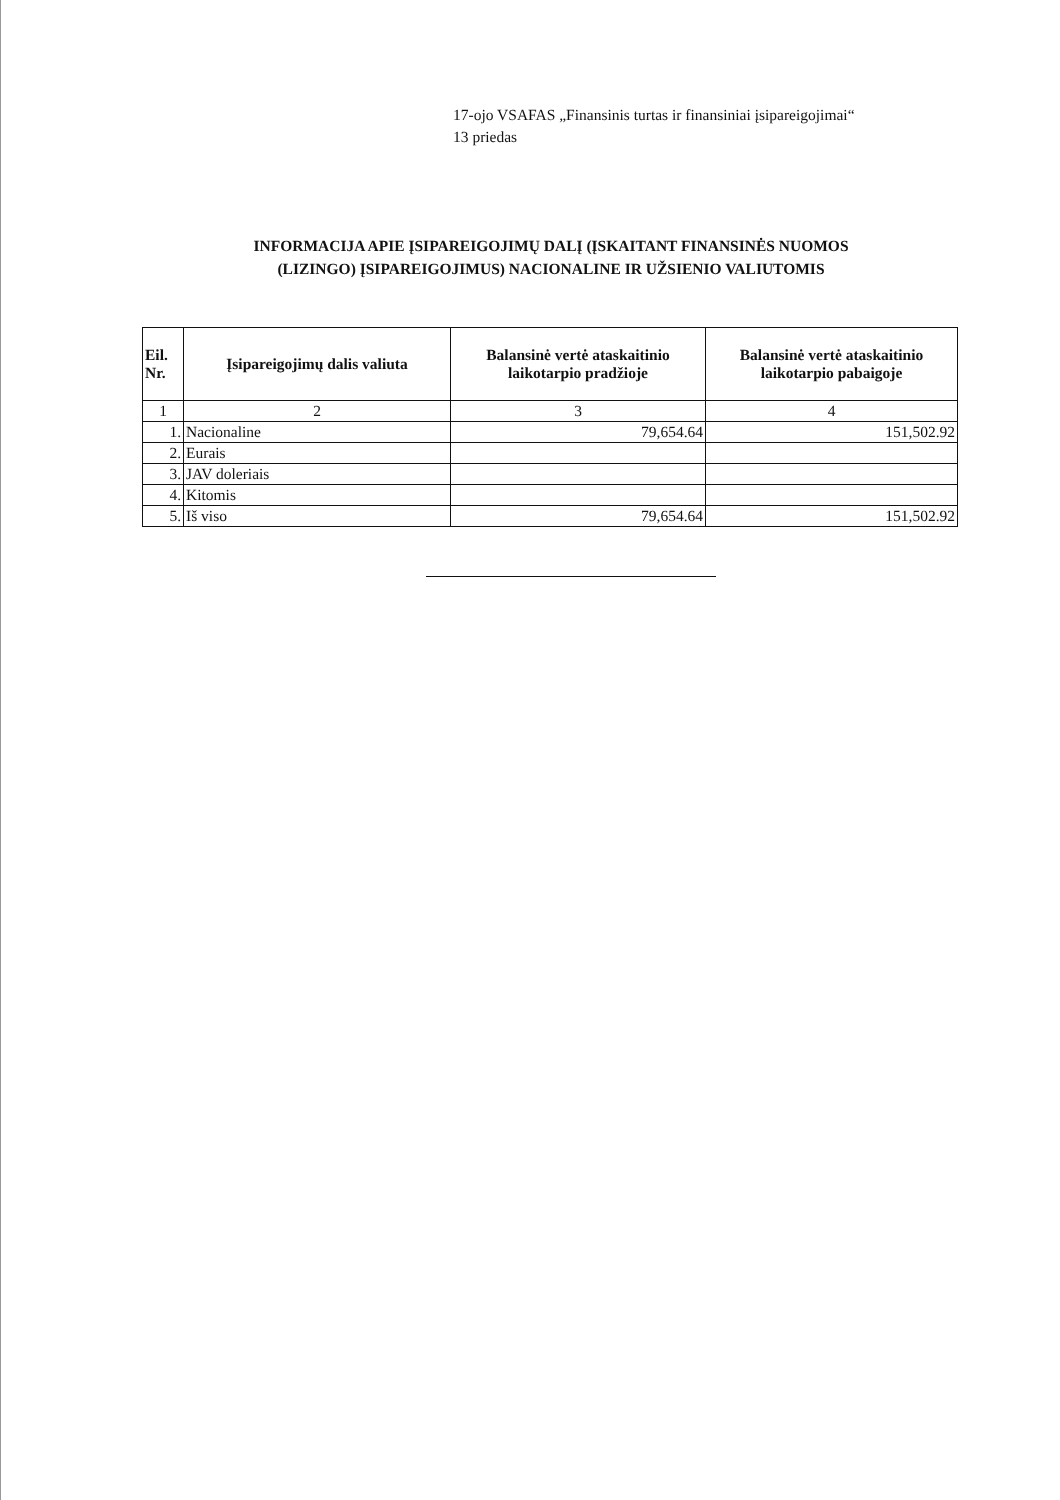17-ojo VSAFAS „Finansinis turtas ir finansiniai įsipareigojimai“
13 priedas
INFORMACIJA APIE ĮSIPAREIGOJIMŲ DALĮ (ĮSKAITANT FINANSINĖS NUOMOS
(LIZINGO) ĮSIPAREIGOJIMUS) NACIONALINE IR UŽSIENIO VALIUTOMIS
| Eil. Nr. | Įsipareigojimų dalis valiuta | Balansinė vertė ataskaitinio laikotarpio pradžioje | Balansinė vertė ataskaitinio laikotarpio pabaigoje |
| --- | --- | --- | --- |
| 1 | 2 | 3 | 4 |
| 1. | Nacionaline | 79,654.64 | 151,502.92 |
| 2. | Eurais | | |
| 3. | JAV doleriais | | |
| 4. | Kitomis | | |
| 5. | Iš viso | 79,654.64 | 151,502.92 |